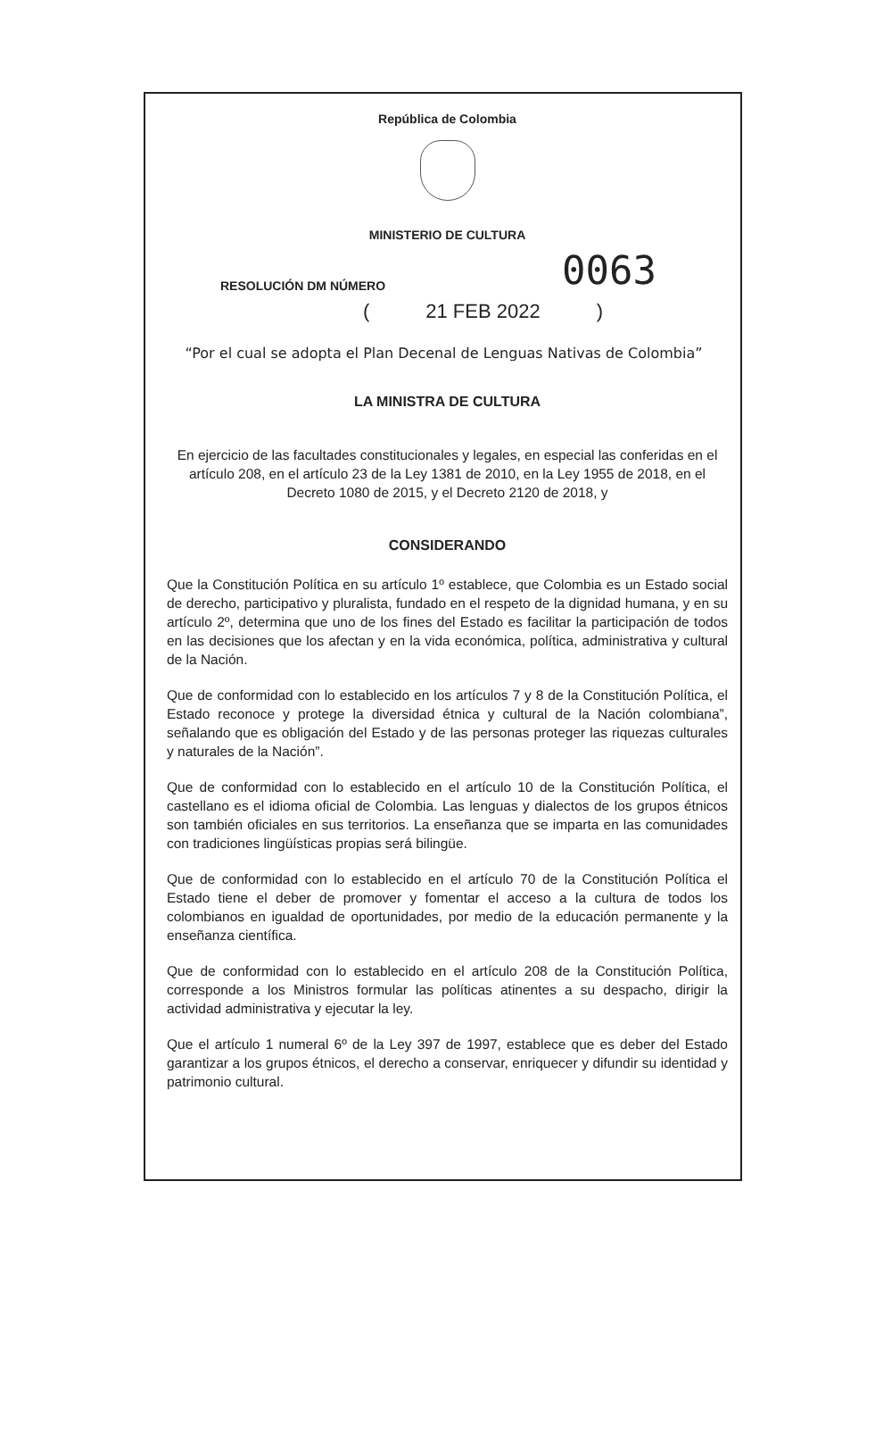República de Colombia
MINISTERIO DE CULTURA
RESOLUCIÓN DM NÚMERO
0063
(21 FEB 2022)
“Por el cual se adopta el Plan Decenal de Lenguas Nativas de Colombia”
LA MINISTRA DE CULTURA
En ejercicio de las facultades constitucionales y legales, en especial las conferidas en el artículo 208, en el artículo 23 de la Ley 1381 de 2010, en la Ley 1955 de 2018, en el Decreto 1080 de 2015, y el Decreto 2120 de 2018, y
CONSIDERANDO
Que la Constitución Política en su artículo 1º establece, que Colombia es un Estado social de derecho, participativo y pluralista, fundado en el respeto de la dignidad humana, y en su artículo 2º, determina que uno de los fines del Estado es facilitar la participación de todos en las decisiones que los afectan y en la vida económica, política, administrativa y cultural de la Nación.
Que de conformidad con lo establecido en los artículos 7 y 8 de la Constitución Política, el Estado reconoce y protege la diversidad étnica y cultural de la Nación colombiana”, señalando que es obligación del Estado y de las personas proteger las riquezas culturales y naturales de la Nación”.
Que de conformidad con lo establecido en el artículo 10 de la Constitución Política, el castellano es el idioma oficial de Colombia. Las lenguas y dialectos de los grupos étnicos son también oficiales en sus territorios. La enseñanza que se imparta en las comunidades con tradiciones lingüísticas propias será bilingüe.
Que de conformidad con lo establecido en el artículo 70 de la Constitución Política el Estado tiene el deber de promover y fomentar el acceso a la cultura de todos los colombianos en igualdad de oportunidades, por medio de la educación permanente y la enseñanza científica.
Que de conformidad con lo establecido en el artículo 208 de la Constitución Política, corresponde a los Ministros formular las políticas atinentes a su despacho, dirigir la actividad administrativa y ejecutar la ley.
Que el artículo 1 numeral 6º de la Ley 397 de 1997, establece que es deber del Estado garantizar a los grupos étnicos, el derecho a conservar, enriquecer y difundir su identidad y patrimonio cultural.